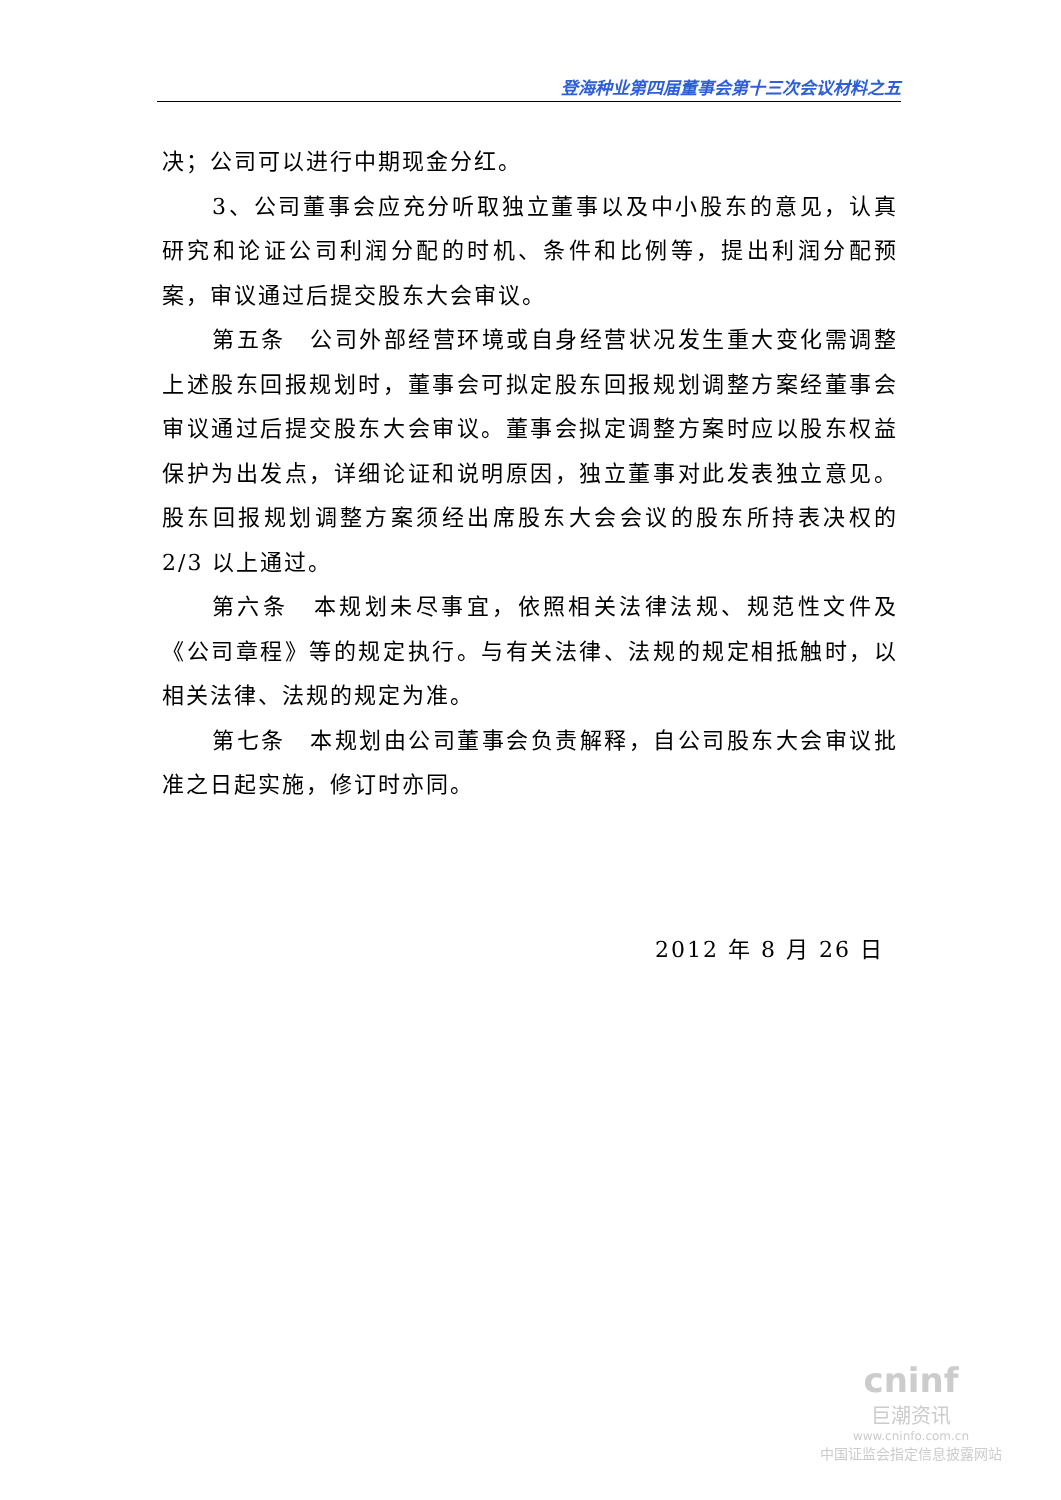登海种业第四届董事会第十三次会议材料之五
决；公司可以进行中期现金分红。
3、公司董事会应充分听取独立董事以及中小股东的意见，认真研究和论证公司利润分配的时机、条件和比例等，提出利润分配预案，审议通过后提交股东大会审议。
第五条　公司外部经营环境或自身经营状况发生重大变化需调整上述股东回报规划时，董事会可拟定股东回报规划调整方案经董事会审议通过后提交股东大会审议。董事会拟定调整方案时应以股东权益保护为出发点，详细论证和说明原因，独立董事对此发表独立意见。股东回报规划调整方案须经出席股东大会会议的股东所持表决权的2/3 以上通过。
第六条　本规划未尽事宜，依照相关法律法规、规范性文件及《公司章程》等的规定执行。与有关法律、法规的规定相抵触时，以相关法律、法规的规定为准。
第七条　本规划由公司董事会负责解释，自公司股东大会审议批准之日起实施，修订时亦同。
2012 年 8 月 26 日
cninf
巨潮资讯
www.cninfo.com.cn
中国证监会指定信息披露网站